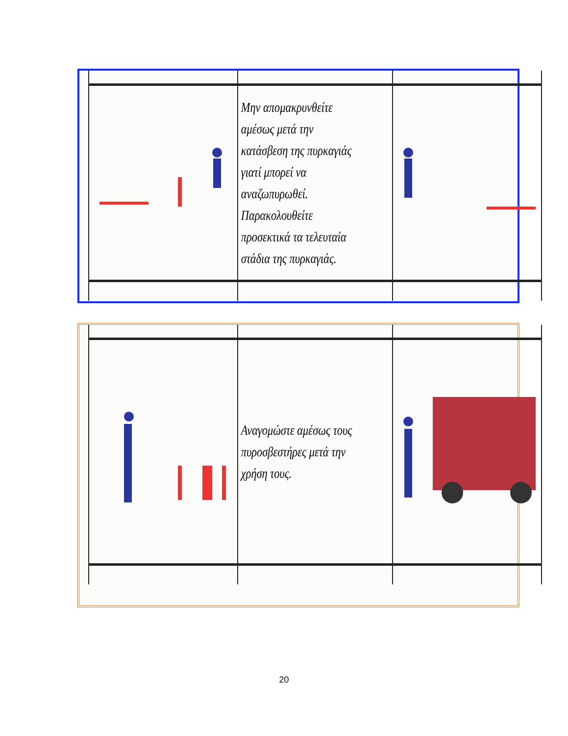| | Μην απομακρυνθείτε αμέσως μετά την κατάσβεση της πυρκαγιάς γιατί μπορεί να αναζωπυρωθεί. Παρακολουθείτε προσεκτικά τα τελευταία στάδια της πυρκαγιάς. | |
| | Αναγομώστε αμέσως τους πυροσβεστήρες μετά την χρήση τους. | |
20